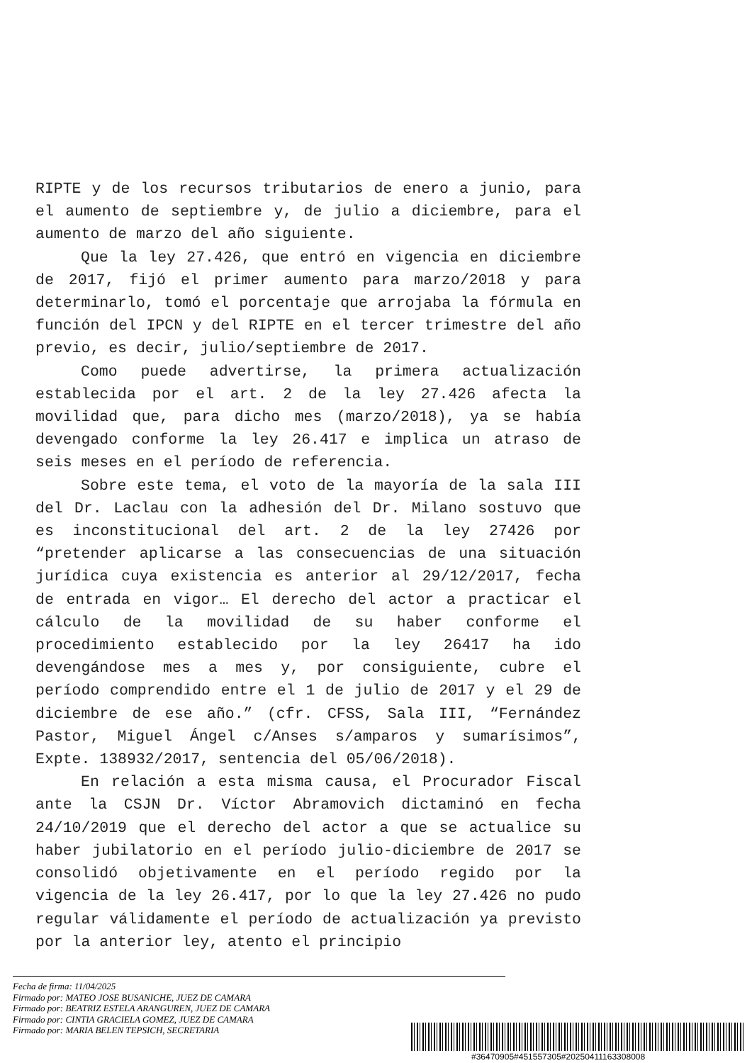RIPTE y de los recursos tributarios de enero a junio, para el aumento de septiembre y, de julio a diciembre, para el aumento de marzo del año siguiente.
Que la ley 27.426, que entró en vigencia en diciembre de 2017, fijó el primer aumento para marzo/2018 y para determinarlo, tomó el porcentaje que arrojaba la fórmula en función del IPCN y del RIPTE en el tercer trimestre del año previo, es decir, julio/septiembre de 2017.
Como puede advertirse, la primera actualización establecida por el art. 2 de la ley 27.426 afecta la movilidad que, para dicho mes (marzo/2018), ya se había devengado conforme la ley 26.417 e implica un atraso de seis meses en el período de referencia.
Sobre este tema, el voto de la mayoría de la sala III del Dr. Laclau con la adhesión del Dr. Milano sostuvo que es inconstitucional del art. 2 de la ley 27426 por “pretender aplicarse a las consecuencias de una situación jurídica cuya existencia es anterior al 29/12/2017, fecha de entrada en vigor… El derecho del actor a practicar el cálculo de la movilidad de su haber conforme el procedimiento establecido por la ley 26417 ha ido devengándose mes a mes y, por consiguiente, cubre el período comprendido entre el 1 de julio de 2017 y el 29 de diciembre de ese año.” (cfr. CFSS, Sala III, “Fernández Pastor, Miguel Ángel c/Anses s/amparos y sumarísimos”, Expte. 138932/2017, sentencia del 05/06/2018).
En relación a esta misma causa, el Procurador Fiscal ante la CSJN Dr. Víctor Abramovich dictaminó en fecha 24/10/2019 que el derecho del actor a que se actualice su haber jubilatorio en el período julio-diciembre de 2017 se consolidó objetivamente en el período regido por la vigencia de la ley 26.417, por lo que la ley 27.426 no pudo regular válidamente el período de actualización ya previsto por la anterior ley, atento el principio
Fecha de firma: 11/04/2025
Firmado por: MATEO JOSE BUSANICHE, JUEZ DE CAMARA
Firmado por: BEATRIZ ESTELA ARANGUREN, JUEZ DE CAMARA
Firmado por: CINTIA GRACIELA GOMEZ, JUEZ DE CAMARA
Firmado por: MARIA BELEN TEPSICH, SECRETARIA
#36470905#451557305#20250411163308008